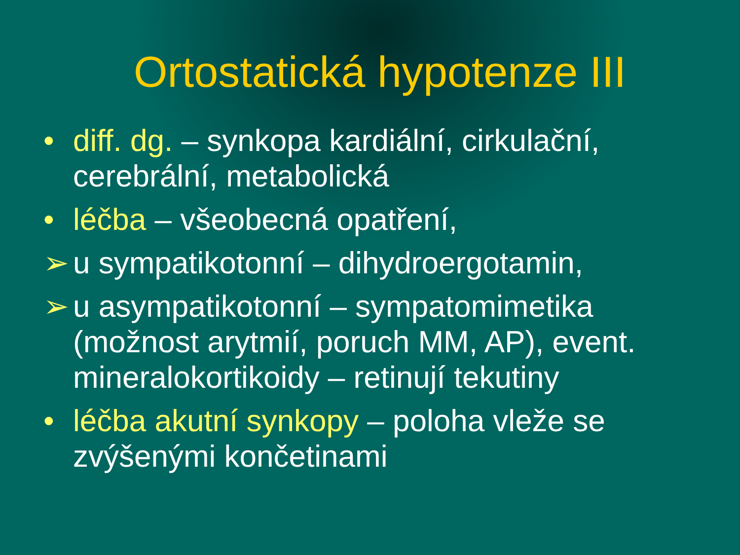Ortostatická hypotenze III
• diff. dg. – synkopa kardiální, cirkulační, cerebrální, metabolická
• léčba – všeobecná opatření,
➢ u sympatikotonní – dihydroergotamin,
➢ u asympatikotonní – sympatomimetika (možnost arytmií, poruch MM, AP), event. mineralokortikoidy – retinují tekutiny
• léčba akutní synkopy – poloha vleže se zvýšenými končetinami